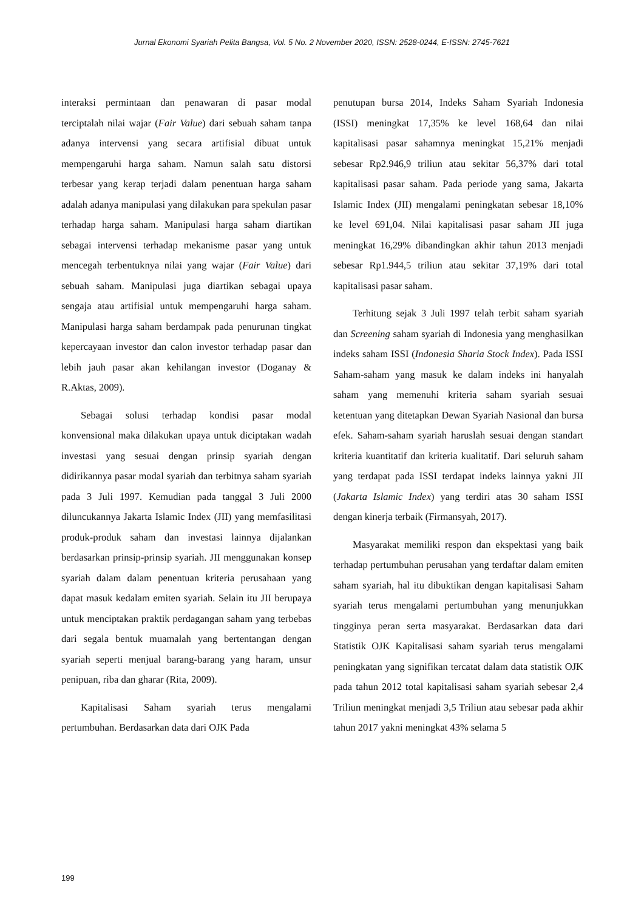Jurnal Ekonomi Syariah Pelita Bangsa, Vol. 5 No. 2 November 2020, ISSN: 2528-0244, E-ISSN: 2745-7621
interaksi permintaan dan penawaran di pasar modal terciptalah nilai wajar (Fair Value) dari sebuah saham tanpa adanya intervensi yang secara artifisial dibuat untuk mempengaruhi harga saham. Namun salah satu distorsi terbesar yang kerap terjadi dalam penentuan harga saham adalah adanya manipulasi yang dilakukan para spekulan pasar terhadap harga saham. Manipulasi harga saham diartikan sebagai intervensi terhadap mekanisme pasar yang untuk mencegah terbentuknya nilai yang wajar (Fair Value) dari sebuah saham. Manipulasi juga diartikan sebagai upaya sengaja atau artifisial untuk mempengaruhi harga saham. Manipulasi harga saham berdampak pada penurunan tingkat kepercayaan investor dan calon investor terhadap pasar dan lebih jauh pasar akan kehilangan investor (Doganay & R.Aktas, 2009).
Sebagai solusi terhadap kondisi pasar modal konvensional maka dilakukan upaya untuk diciptakan wadah investasi yang sesuai dengan prinsip syariah dengan didirikannya pasar modal syariah dan terbitnya saham syariah pada 3 Juli 1997. Kemudian pada tanggal 3 Juli 2000 diluncukannya Jakarta Islamic Index (JII) yang memfasilitasi produk-produk saham dan investasi lainnya dijalankan berdasarkan prinsip-prinsip syariah. JII menggunakan konsep syariah dalam dalam penentuan kriteria perusahaan yang dapat masuk kedalam emiten syariah. Selain itu JII berupaya untuk menciptakan praktik perdagangan saham yang terbebas dari segala bentuk muamalah yang bertentangan dengan syariah seperti menjual barang-barang yang haram, unsur penipuan, riba dan gharar (Rita, 2009).
Kapitalisasi Saham syariah terus mengalami pertumbuhan. Berdasarkan data dari OJK Pada
penutupan bursa 2014, Indeks Saham Syariah Indonesia (ISSI) meningkat 17,35% ke level 168,64 dan nilai kapitalisasi pasar sahamnya meningkat 15,21% menjadi sebesar Rp2.946,9 triliun atau sekitar 56,37% dari total kapitalisasi pasar saham. Pada periode yang sama, Jakarta Islamic Index (JII) mengalami peningkatan sebesar 18,10% ke level 691,04. Nilai kapitalisasi pasar saham JII juga meningkat 16,29% dibandingkan akhir tahun 2013 menjadi sebesar Rp1.944,5 triliun atau sekitar 37,19% dari total kapitalisasi pasar saham.
Terhitung sejak 3 Juli 1997 telah terbit saham syariah dan Screening saham syariah di Indonesia yang menghasilkan indeks saham ISSI (Indonesia Sharia Stock Index). Pada ISSI Saham-saham yang masuk ke dalam indeks ini hanyalah saham yang memenuhi kriteria saham syariah sesuai ketentuan yang ditetapkan Dewan Syariah Nasional dan bursa efek. Saham-saham syariah haruslah sesuai dengan standart kriteria kuantitatif dan kriteria kualitatif. Dari seluruh saham yang terdapat pada ISSI terdapat indeks lainnya yakni JII (Jakarta Islamic Index) yang terdiri atas 30 saham ISSI dengan kinerja terbaik (Firmansyah, 2017).
Masyarakat memiliki respon dan ekspektasi yang baik terhadap pertumbuhan perusahan yang terdaftar dalam emiten saham syariah, hal itu dibuktikan dengan kapitalisasi Saham syariah terus mengalami pertumbuhan yang menunjukkan tingginya peran serta masyarakat. Berdasarkan data dari Statistik OJK Kapitalisasi saham syariah terus mengalami peningkatan yang signifikan tercatat dalam data statistik OJK pada tahun 2012 total kapitalisasi saham syariah sebesar 2,4 Triliun meningkat menjadi 3,5 Triliun atau sebesar pada akhir tahun 2017 yakni meningkat 43% selama 5
199